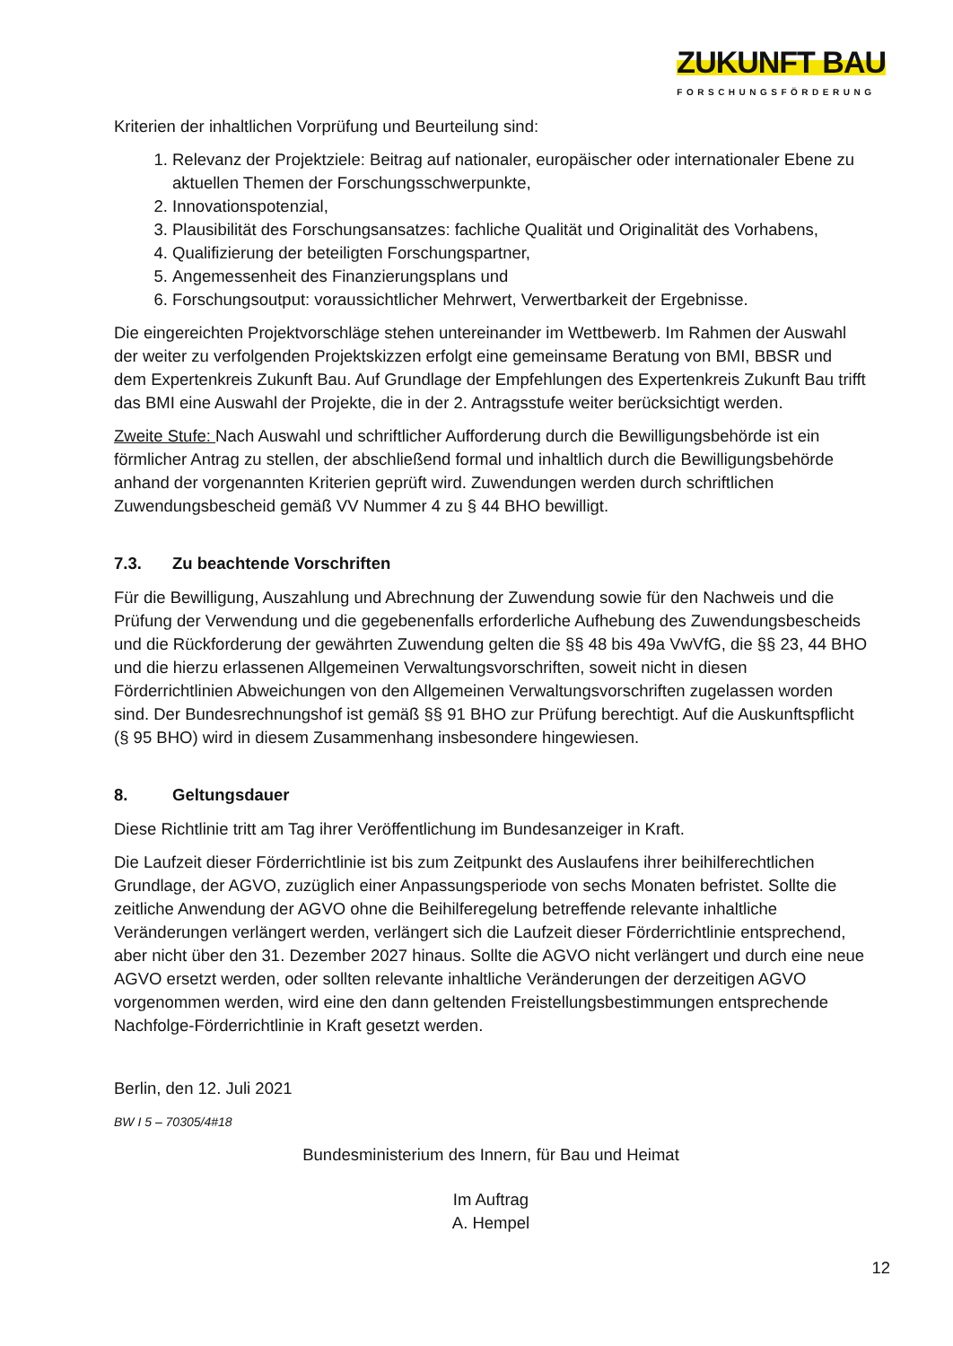ZUKUNFT BAU
FORSCHUNGSFÖRDERUNG
Kriterien der inhaltlichen Vorprüfung und Beurteilung sind:
1. Relevanz der Projektziele: Beitrag auf nationaler, europäischer oder internationaler Ebene zu aktuellen Themen der Forschungsschwerpunkte,
2. Innovationspotenzial,
3. Plausibilität des Forschungsansatzes: fachliche Qualität und Originalität des Vorhabens,
4. Qualifizierung der beteiligten Forschungspartner,
5. Angemessenheit des Finanzierungsplans und
6. Forschungsoutput: voraussichtlicher Mehrwert, Verwertbarkeit der Ergebnisse.
Die eingereichten Projektvorschläge stehen untereinander im Wettbewerb. Im Rahmen der Auswahl der weiter zu verfolgenden Projektskizzen erfolgt eine gemeinsame Beratung von BMI, BBSR und dem Expertenkreis Zukunft Bau. Auf Grundlage der Empfehlungen des Expertenkreis Zukunft Bau trifft das BMI eine Auswahl der Projekte, die in der 2. Antragsstufe weiter berücksichtigt werden.
Zweite Stufe: Nach Auswahl und schriftlicher Aufforderung durch die Bewilligungsbehörde ist ein förmlicher Antrag zu stellen, der abschließend formal und inhaltlich durch die Bewilligungsbehörde anhand der vorgenannten Kriterien geprüft wird. Zuwendungen werden durch schriftlichen Zuwendungsbescheid gemäß VV Nummer 4 zu § 44 BHO bewilligt.
7.3. Zu beachtende Vorschriften
Für die Bewilligung, Auszahlung und Abrechnung der Zuwendung sowie für den Nachweis und die Prüfung der Verwendung und die gegebenenfalls erforderliche Aufhebung des Zuwendungsbescheids und die Rückforderung der gewährten Zuwendung gelten die §§ 48 bis 49a VwVfG, die §§ 23, 44 BHO und die hierzu erlassenen Allgemeinen Verwaltungsvorschriften, soweit nicht in diesen Förderrichtlinien Abweichungen von den Allgemeinen Verwaltungsvorschriften zugelassen worden sind. Der Bundesrechnungshof ist gemäß §§ 91 BHO zur Prüfung berechtigt. Auf die Auskunftspflicht (§ 95 BHO) wird in diesem Zusammenhang insbesondere hingewiesen.
8. Geltungsdauer
Diese Richtlinie tritt am Tag ihrer Veröffentlichung im Bundesanzeiger in Kraft.
Die Laufzeit dieser Förderrichtlinie ist bis zum Zeitpunkt des Auslaufens ihrer beihilferechtlichen Grundlage, der AGVO, zuzüglich einer Anpassungsperiode von sechs Monaten befristet. Sollte die zeitliche Anwendung der AGVO ohne die Beihilferegelung betreffende relevante inhaltliche Veränderungen verlängert werden, verlängert sich die Laufzeit dieser Förderrichtlinie entsprechend, aber nicht über den 31. Dezember 2027 hinaus. Sollte die AGVO nicht verlängert und durch eine neue AGVO ersetzt werden, oder sollten relevante inhaltliche Veränderungen der derzeitigen AGVO vorgenommen werden, wird eine den dann geltenden Freistellungsbestimmungen entsprechende Nachfolge-Förderrichtlinie in Kraft gesetzt werden.
Berlin, den 12. Juli 2021
BW I 5 – 70305/4#18
Bundesministerium des Innern, für Bau und Heimat
Im Auftrag
A. Hempel
12